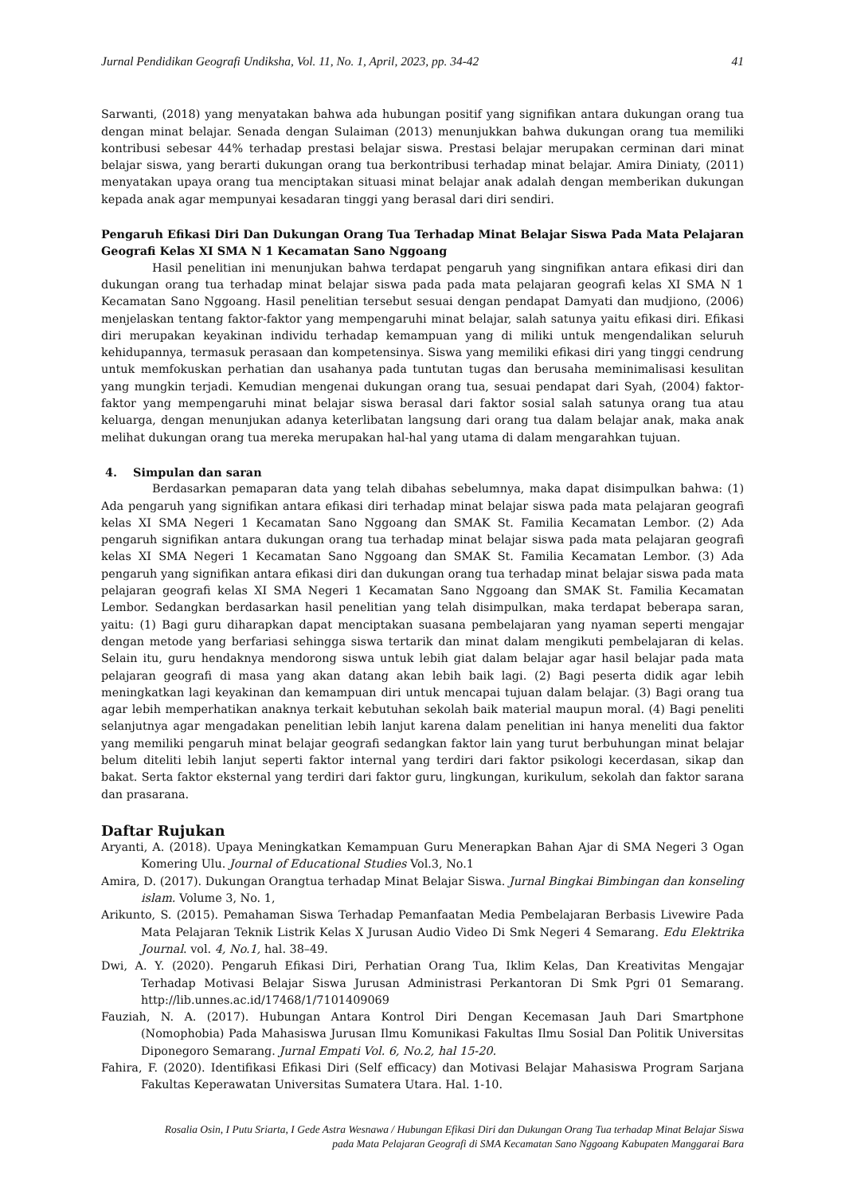Jurnal Pendidikan Geografi Undiksha, Vol. 11, No. 1, April, 2023, pp. 34-42 41
Sarwanti, (2018) yang menyatakan bahwa ada hubungan positif yang signifikan antara dukungan orang tua dengan minat belajar. Senada dengan Sulaiman (2013) menunjukkan bahwa dukungan orang tua memiliki kontribusi sebesar 44% terhadap prestasi belajar siswa. Prestasi belajar merupakan cerminan dari minat belajar siswa, yang berarti dukungan orang tua berkontribusi terhadap minat belajar. Amira Diniaty, (2011) menyatakan upaya orang tua menciptakan situasi minat belajar anak adalah dengan memberikan dukungan kepada anak agar mempunyai kesadaran tinggi yang berasal dari diri sendiri.
Pengaruh Efikasi Diri Dan Dukungan Orang Tua Terhadap Minat Belajar Siswa Pada Mata Pelajaran Geografi Kelas XI SMA N 1 Kecamatan Sano Nggoang
Hasil penelitian ini menunjukan bahwa terdapat pengaruh yang singnifikan antara efikasi diri dan dukungan orang tua terhadap minat belajar siswa pada pada mata pelajaran geografi kelas XI SMA N 1 Kecamatan Sano Nggoang. Hasil penelitian tersebut sesuai dengan pendapat Damyati dan mudjiono, (2006) menjelaskan tentang faktor-faktor yang mempengaruhi minat belajar, salah satunya yaitu efikasi diri. Efikasi diri merupakan keyakinan individu terhadap kemampuan yang di miliki untuk mengendalikan seluruh kehidupannya, termasuk perasaan dan kompetensinya. Siswa yang memiliki efikasi diri yang tinggi cendrung untuk memfokuskan perhatian dan usahanya pada tuntutan tugas dan berusaha meminimalisasi kesulitan yang mungkin terjadi. Kemudian mengenai dukungan orang tua, sesuai pendapat dari Syah, (2004) faktor-faktor yang mempengaruhi minat belajar siswa berasal dari faktor sosial salah satunya orang tua atau keluarga, dengan menunjukan adanya keterlibatan langsung dari orang tua dalam belajar anak, maka anak melihat dukungan orang tua mereka merupakan hal-hal yang utama di dalam mengarahkan tujuan.
4. Simpulan dan saran
Berdasarkan pemaparan data yang telah dibahas sebelumnya, maka dapat disimpulkan bahwa: (1) Ada pengaruh yang signifikan antara efikasi diri terhadap minat belajar siswa pada mata pelajaran geografi kelas XI SMA Negeri 1 Kecamatan Sano Nggoang dan SMAK St. Familia Kecamatan Lembor. (2) Ada pengaruh signifikan antara dukungan orang tua terhadap minat belajar siswa pada mata pelajaran geografi kelas XI SMA Negeri 1 Kecamatan Sano Nggoang dan SMAK St. Familia Kecamatan Lembor. (3) Ada pengaruh yang signifikan antara efikasi diri dan dukungan orang tua terhadap minat belajar siswa pada mata pelajaran geografi kelas XI SMA Negeri 1 Kecamatan Sano Nggoang dan SMAK St. Familia Kecamatan Lembor. Sedangkan berdasarkan hasil penelitian yang telah disimpulkan, maka terdapat beberapa saran, yaitu: (1) Bagi guru diharapkan dapat menciptakan suasana pembelajaran yang nyaman seperti mengajar dengan metode yang berfariasi sehingga siswa tertarik dan minat dalam mengikuti pembelajaran di kelas. Selain itu, guru hendaknya mendorong siswa untuk lebih giat dalam belajar agar hasil belajar pada mata pelajaran geografi di masa yang akan datang akan lebih baik lagi. (2) Bagi peserta didik agar lebih meningkatkan lagi keyakinan dan kemampuan diri untuk mencapai tujuan dalam belajar. (3) Bagi orang tua agar lebih memperhatikan anaknya terkait kebutuhan sekolah baik material maupun moral. (4) Bagi peneliti selanjutnya agar mengadakan penelitian lebih lanjut karena dalam penelitian ini hanya meneliti dua faktor yang memiliki pengaruh minat belajar geografi sedangkan faktor lain yang turut berbuhungan minat belajar belum diteliti lebih lanjut seperti faktor internal yang terdiri dari faktor psikologi kecerdasan, sikap dan bakat. Serta faktor eksternal yang terdiri dari faktor guru, lingkungan, kurikulum, sekolah dan faktor sarana dan prasarana.
Daftar Rujukan
Aryanti, A. (2018). Upaya Meningkatkan Kemampuan Guru Menerapkan Bahan Ajar di SMA Negeri 3 Ogan Komering Ulu. Journal of Educational Studies Vol.3, No.1
Amira, D. (2017). Dukungan Orangtua terhadap Minat Belajar Siswa. Jurnal Bingkai Bimbingan dan konseling islam. Volume 3, No. 1,
Arikunto, S. (2015). Pemahaman Siswa Terhadap Pemanfaatan Media Pembelajaran Berbasis Livewire Pada Mata Pelajaran Teknik Listrik Kelas X Jurusan Audio Video Di Smk Negeri 4 Semarang. Edu Elektrika Journal. vol. 4, No.1, hal. 38–49.
Dwi, A. Y. (2020). Pengaruh Efikasi Diri, Perhatian Orang Tua, Iklim Kelas, Dan Kreativitas Mengajar Terhadap Motivasi Belajar Siswa Jurusan Administrasi Perkantoran Di Smk Pgri 01 Semarang. http://lib.unnes.ac.id/17468/1/7101409069
Fauziah, N. A. (2017). Hubungan Antara Kontrol Diri Dengan Kecemasan Jauh Dari Smartphone (Nomophobia) Pada Mahasiswa Jurusan Ilmu Komunikasi Fakultas Ilmu Sosial Dan Politik Universitas Diponegoro Semarang. Jurnal Empati Vol. 6, No.2, hal 15-20.
Fahira, F. (2020). Identifikasi Efikasi Diri (Self efficacy) dan Motivasi Belajar Mahasiswa Program Sarjana Fakultas Keperawatan Universitas Sumatera Utara. Hal. 1-10.
Rosalia Osin, I Putu Sriarta, I Gede Astra Wesnawa / Hubungan Efikasi Diri dan Dukungan Orang Tua terhadap Minat Belajar Siswa
pada Mata Pelajaran Geografi di SMA Kecamatan Sano Nggoang Kabupaten Manggarai Bara